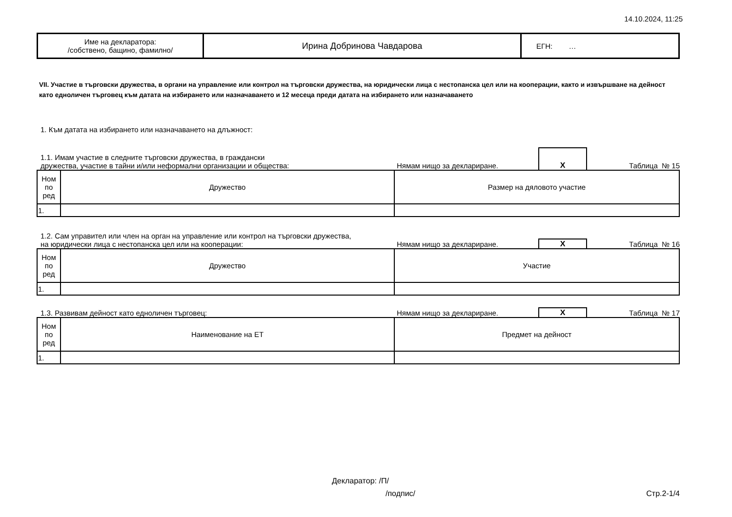14.10.2024, 11:25
| Име на декларатора: /собствено, бащино, фамилно/ | Ирина Добринова Чавдарова | ЕГН: … |
VII. Участие в търговски дружества, в органи на управление или контрол на търговски дружества, на юридически лица с нестопанска цел или на кооперации, както и извършване на дейност като едноличен търговец към датата на избирането или назначаването и 12 месеца преди датата на избирането или назначаването
1. Към датата на избирането или назначаването на длъжност:
1.1. Имам участие в следните търговски дружества, в граждански
дружества, участие в тайни и/или неформални организации и общества:
Нямам нищо за деклариране.
X
Таблица № 15
| Ном по ред | Дружество | Размер на дяловото участие |
| --- | --- | --- |
| 1. | | |
1.2. Сам управител или член на орган на управление или контрол на търговски дружества,
на юридически лица с нестопанска цел или на кооперации:
Нямам нищо за деклариране.
X
Таблица № 16
| Ном по ред | Дружество | Участие |
| --- | --- | --- |
| 1. | | |
1.3. Развивам дейност като едноличен търговец:
Нямам нищо за деклариране.
X
Таблица № 17
| Ном по ред | Наименование на ЕТ | Предмет на дейност |
| --- | --- | --- |
| 1. | | |
Декларатор: /П/
/подпис/ Стр.2-1/4